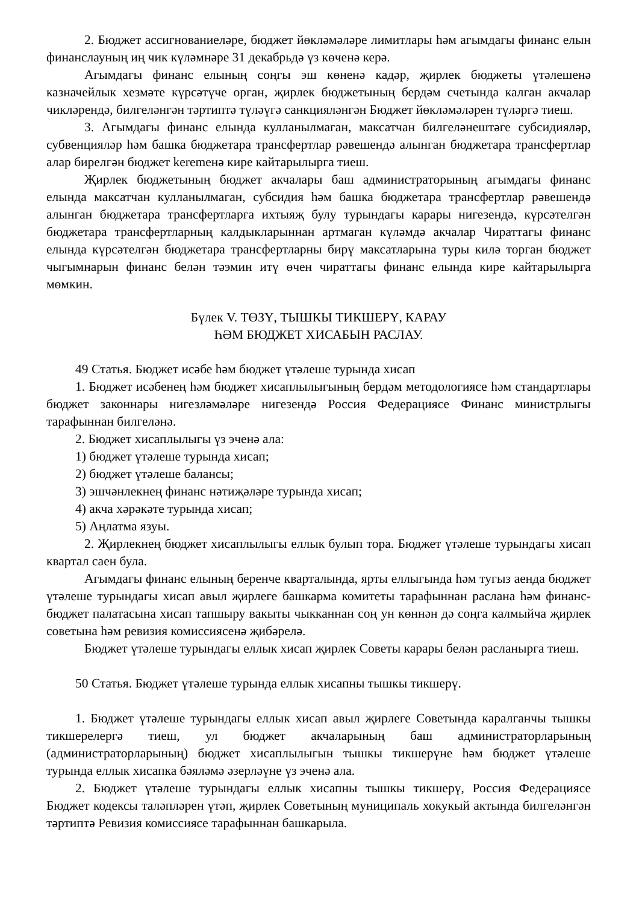2. Бюджет ассигнованиеләре, бюджет йөкләмәләре лимитлары һәм агымдагы финанс елын финанслауның иң чик күләмнәре 31 декабрьдә үз көченә керә.
Агымдагы финанс елының соңгы эш көненә кадәр, җирлек бюджеты үтәлешенә казначейлык хезмәте күрсәтүче орган, җирлек бюджетының бердәм счетында калган акчалар чикләрендә, билгеләнгән тәртиптә түләүгә санкцияләнгән Бюджет йөкләмәләрен түләргә тиеш.
3. Агымдагы финанс елында кулланылмаган, максатчан билгеләнештәге субсидияләр, субвенцияләр һәм башка бюджетара трансфертлар рәвешендә алынган бюджетара трансфертлар алар бирелгән бюджет keremенә кире кайтарылырга тиеш.
Җирлек бюджетының бюджет акчалары баш администраторының агымдагы финанс елында максатчан кулланылмаган, субсидия һәм башка бюджетара трансфертлар рәвешендә алынган бюджетара трансфертларга ихтыяҗ булу турындагы карары нигезендә, күрсәтелгән бюджетара трансфертларның калдыкларыннан артмаган күләмдә акчалар Чираттагы финанс елында күрсәтелгән бюджетара трансфертларны бирү максатларына туры килә торган бюджет чыгымнарын финанс белән тәэмин итү өчен чираттагы финанс елында кире кайтарылырга мөмкин.
Бүлек V. ТӨЗҮ, ТЫШКЫ ТИКШЕРҮ, КАРАУ
ҺӘМ БЮДЖЕТ ХИСАБЫН РАСЛАУ.
49 Статья. Бюджет исәбе һәм бюджет үтәлеше турында хисап
1. Бюджет исәбенең һәм бюджет хисаплылыгының бердәм методологиясе һәм стандартлары бюджет законнары нигезләмәләре нигезендә Россия Федерациясе Финанс министрлыгы тарафыннан билгеләнә.
2. Бюджет хисаплылыгы үз эченә ала:
1) бюджет үтәлеше турында хисап;
2) бюджет үтәлеше балансы;
3) эшчәнлекнең финанс нәтиҗәләре турында хисап;
4) акча хәрәкәте турында хисап;
5) Аңлатма язуы.
2. Җирлекнең бюджет хисаплылыгы еллык булып тора. Бюджет үтәлеше турындагы хисап квартал саен була.
Агымдагы финанс елының беренче кварталында, ярты еллыгында һәм тугыз аенда бюджет үтәлеше турындагы хисап авыл җирлеге башкарма комитеты тарафыннан раслана һәм финанс-бюджет палатасына хисап тапшыру вакыты чыкканнан соң ун көннән дә соңга калмыйча җирлек советына һәм ревизия комиссиясенә җибәрелә.
Бюджет үтәлеше турындагы еллык хисап җирлек Советы карары белән расланырга тиеш.
50 Статья. Бюджет үтәлеше турында еллык хисапны тышкы тикшерү.
1. Бюджет үтәлеше турындагы еллык хисап авыл җирлеге Советында каралганчы тышкы тикшерелергә тиеш, ул бюджет акчаларының баш администраторларының (администраторларының) бюджет хисаплылыгын тышкы тикшерүне һәм бюджет үтәлеше турында еллык хисапка бәяләмә әзерләүне үз эченә ала.
2. Бюджет үтәлеше турындагы еллык хисапны тышкы тикшерү, Россия Федерациясе Бюджет кодексы таләпләрен үтәп, җирлек Советының муниципаль хокукый актында билгеләнгән тәртиптә Ревизия комиссиясе тарафыннан башкарыла.